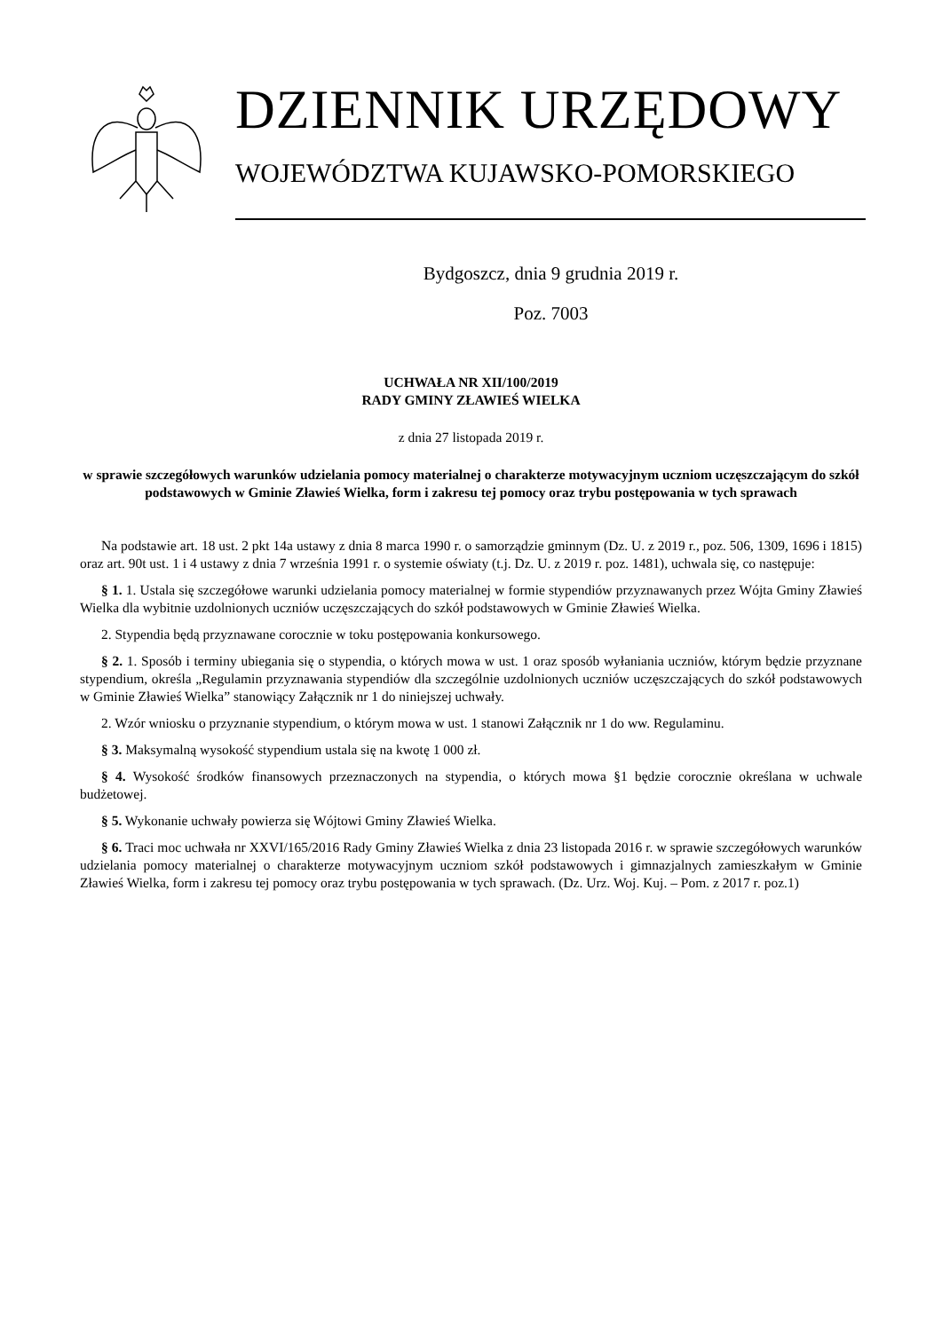DZIENNIK URZĘDOWY
WOJEWÓDZTWA KUJAWSKO-POMORSKIEGO
Bydgoszcz, dnia 9 grudnia 2019 r.
Poz. 7003
UCHWAŁA NR XII/100/2019
RADY GMINY ZŁAWIEŚ WIELKA
z dnia 27 listopada 2019 r.
w sprawie szczegółowych warunków udzielania pomocy materialnej o charakterze motywacyjnym uczniom uczęszczającym do szkół podstawowych w Gminie Zławieś Wielka, form i zakresu tej pomocy oraz trybu postępowania w tych sprawach
Na podstawie art. 18 ust. 2 pkt 14a ustawy z dnia 8 marca 1990 r. o samorządzie gminnym (Dz. U. z 2019 r., poz. 506, 1309, 1696 i 1815) oraz art. 90t ust. 1 i 4 ustawy z dnia 7 września 1991 r. o systemie oświaty (t.j. Dz. U. z 2019 r. poz. 1481), uchwala się, co następuje:
§ 1. 1. Ustala się szczegółowe warunki udzielania pomocy materialnej w formie stypendiów przyznawanych przez Wójta Gminy Zławieś Wielka dla wybitnie uzdolnionych uczniów uczęszczających do szkół podstawowych w Gminie Zławieś Wielka.
2. Stypendia będą przyznawane corocznie w toku postępowania konkursowego.
§ 2. 1. Sposób i terminy ubiegania się o stypendia, o których mowa w ust. 1 oraz sposób wyłaniania uczniów, którym będzie przyznane stypendium, określa „Regulamin przyznawania stypendiów dla szczególnie uzdolnionych uczniów uczęszczających do szkół podstawowych w Gminie Zławieś Wielka” stanowiący Załącznik nr 1 do niniejszej uchwały.
2. Wzór wniosku o przyznanie stypendium, o którym mowa w ust. 1 stanowi Załącznik nr 1 do ww. Regulaminu.
§ 3. Maksymalną wysokość stypendium ustala się na kwotę 1 000 zł.
§ 4. Wysokość środków finansowych przeznaczonych na stypendia, o których mowa §1 będzie corocznie określana w uchwale budżetowej.
§ 5. Wykonanie uchwały powierza się Wójtowi Gminy Zławieś Wielka.
§ 6. Traci moc uchwała nr XXVI/165/2016 Rady Gminy Zławieś Wielka z dnia 23 listopada 2016 r. w sprawie szczegółowych warunków udzielania pomocy materialnej o charakterze motywacyjnym uczniom szkół podstawowych i gimnazjalnych zamieszkałym w Gminie Zławieś Wielka, form i zakresu tej pomocy oraz trybu postępowania w tych sprawach. (Dz. Urz. Woj. Kuj. – Pom. z 2017 r. poz.1)